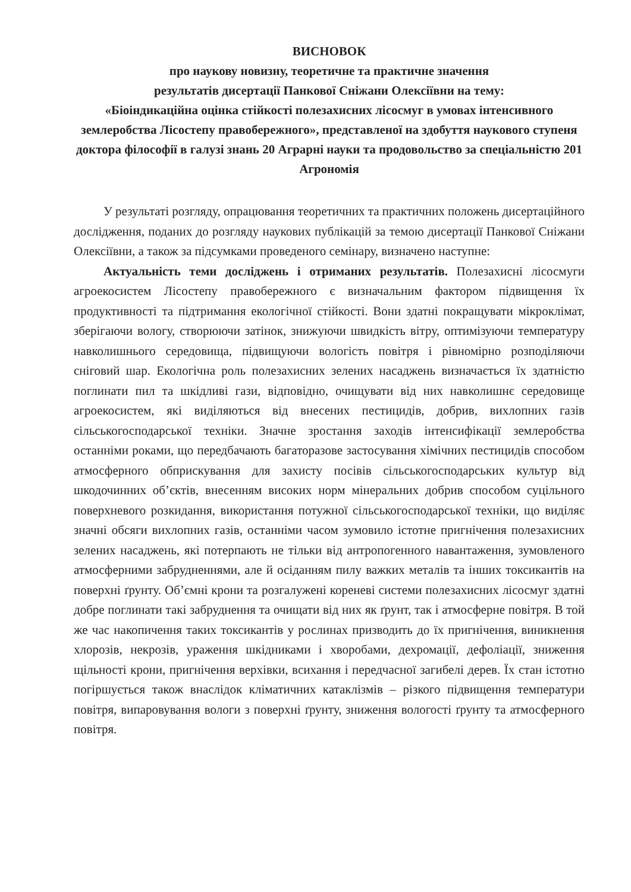ВИСНОВОК
про наукову новизну, теоретичне та практичне значення
результатів дисертації Панкової Сніжани Олексіївни на тему:
«Біоіндикаційна оцінка стійкості полезахисних лісосмуг в умовах інтенсивного землеробства Лісостепу правобережного», представленої на здобуття наукового ступеня доктора філософії в галузі знань 20 Аграрні науки та продовольство за спеціальністю 201 Агрономія
У результаті розгляду, опрацювання теоретичних та практичних положень дисертаційного дослідження, поданих до розгляду наукових публікацій за темою дисертації Панкової Сніжани Олексіївни, а також за підсумками проведеного семінару, визначено наступне:
Актуальність теми досліджень і отриманих результатів. Полезахисні лісосмуги агроекосистем Лісостепу правобережного є визначальним фактором підвищення їх продуктивності та підтримання екологічної стійкості. Вони здатні покращувати мікроклімат, зберігаючи вологу, створюючи затінок, знижуючи швидкість вітру, оптимізуючи температуру навколишнього середовища, підвищуючи вологість повітря і рівномірно розподіляючи сніговий шар. Екологічна роль полезахисних зелених насаджень визначається їх здатністю поглинати пил та шкідливі гази, відповідно, очищувати від них навколишнє середовище агроекосистем, які виділяються від внесених пестицидів, добрив, вихлопних газів сільськогосподарської техніки. Значне зростання заходів інтенсифікації землеробства останніми роками, що передбачають багаторазове застосування хімічних пестицидів способом атмосферного обприскування для захисту посівів сільськогосподарських культур від шкодочинних об’єктів, внесенням високих норм мінеральних добрив способом суцільного поверхневого розкидання, використання потужної сільськогосподарської техніки, що виділяє значні обсяги вихлопних газів, останніми часом зумовило істотне пригнічення полезахисних зелених насаджень, які потерпають не тільки від антропогенного навантаження, зумовленого атмосферними забрудненнями, але й осіданням пилу важких металів та інших токсикантів на поверхні ґрунту. Об’ємні крони та розгалужені кореневі системи полезахисних лісосмуг здатні добре поглинати такі забруднення та очищати від них як ґрунт, так і атмосферне повітря. В той же час накопичення таких токсикантів у рослинах призводить до їх пригнічення, виникнення хлорозів, некрозів, ураження шкідниками і хворобами, дехромації, дефоліації, зниження щільності крони, пригнічення верхівки, всихання і передчасної загибелі дерев. Їх стан істотно погіршується також внаслідок кліматичних катаклізмів – різкого підвищення температури повітря, випаровування вологи з поверхні ґрунту, зниження вологості ґрунту та атмосферного повітря.